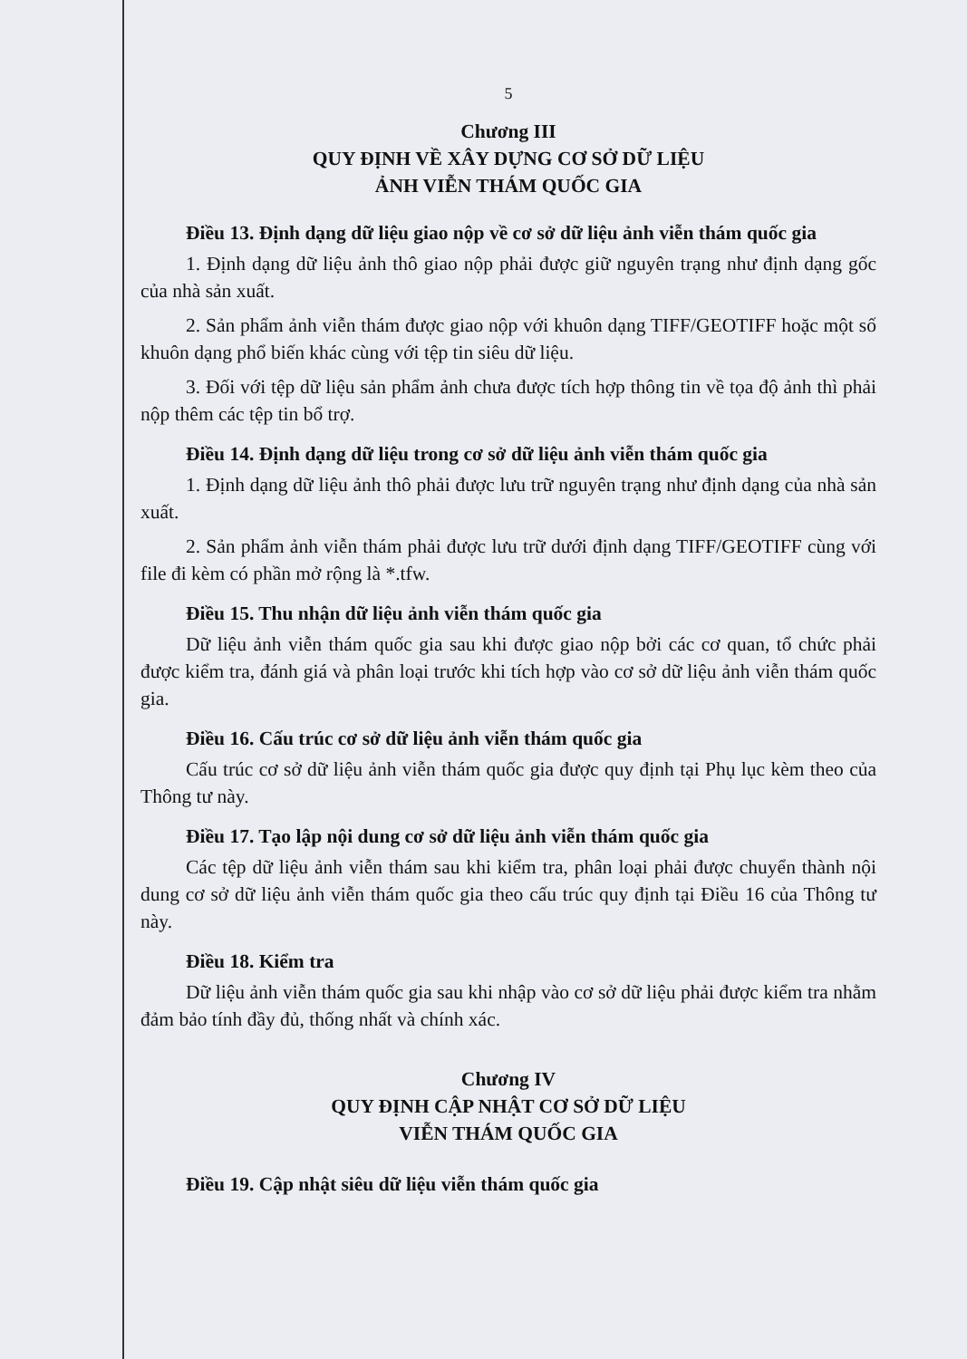5
Chương III
QUY ĐỊNH VỀ XÂY DỰNG CƠ SỞ DỮ LIỆU
ẢNH VIỄN THÁM QUỐC GIA
Điều 13. Định dạng dữ liệu giao nộp về cơ sở dữ liệu ảnh viễn thám quốc gia
1. Định dạng dữ liệu ảnh thô giao nộp phải được giữ nguyên trạng như định dạng gốc của nhà sản xuất.
2. Sản phẩm ảnh viễn thám được giao nộp với khuôn dạng TIFF/GEOTIFF hoặc một số khuôn dạng phổ biến khác cùng với tệp tin siêu dữ liệu.
3. Đối với tệp dữ liệu sản phẩm ảnh chưa được tích hợp thông tin về tọa độ ảnh thì phải nộp thêm các tệp tin bổ trợ.
Điều 14. Định dạng dữ liệu trong cơ sở dữ liệu ảnh viễn thám quốc gia
1. Định dạng dữ liệu ảnh thô phải được lưu trữ nguyên trạng như định dạng của nhà sản xuất.
2. Sản phẩm ảnh viễn thám phải được lưu trữ dưới định dạng TIFF/GEOTIFF cùng với file đi kèm có phần mở rộng là *.tfw.
Điều 15. Thu nhận dữ liệu ảnh viễn thám quốc gia
Dữ liệu ảnh viễn thám quốc gia sau khi được giao nộp bởi các cơ quan, tổ chức phải được kiểm tra, đánh giá và phân loại trước khi tích hợp vào cơ sở dữ liệu ảnh viễn thám quốc gia.
Điều 16. Cấu trúc cơ sở dữ liệu ảnh viễn thám quốc gia
Cấu trúc cơ sở dữ liệu ảnh viễn thám quốc gia được quy định tại Phụ lục kèm theo của Thông tư này.
Điều 17. Tạo lập nội dung cơ sở dữ liệu ảnh viễn thám quốc gia
Các tệp dữ liệu ảnh viễn thám sau khi kiểm tra, phân loại phải được chuyển thành nội dung cơ sở dữ liệu ảnh viễn thám quốc gia theo cấu trúc quy định tại Điều 16 của Thông tư này.
Điều 18. Kiểm tra
Dữ liệu ảnh viễn thám quốc gia sau khi nhập vào cơ sở dữ liệu phải được kiểm tra nhằm đảm bảo tính đầy đủ, thống nhất và chính xác.
Chương IV
QUY ĐỊNH CẬP NHẬT CƠ SỞ DỮ LIỆU
VIỄN THÁM QUỐC GIA
Điều 19. Cập nhật siêu dữ liệu viễn thám quốc gia